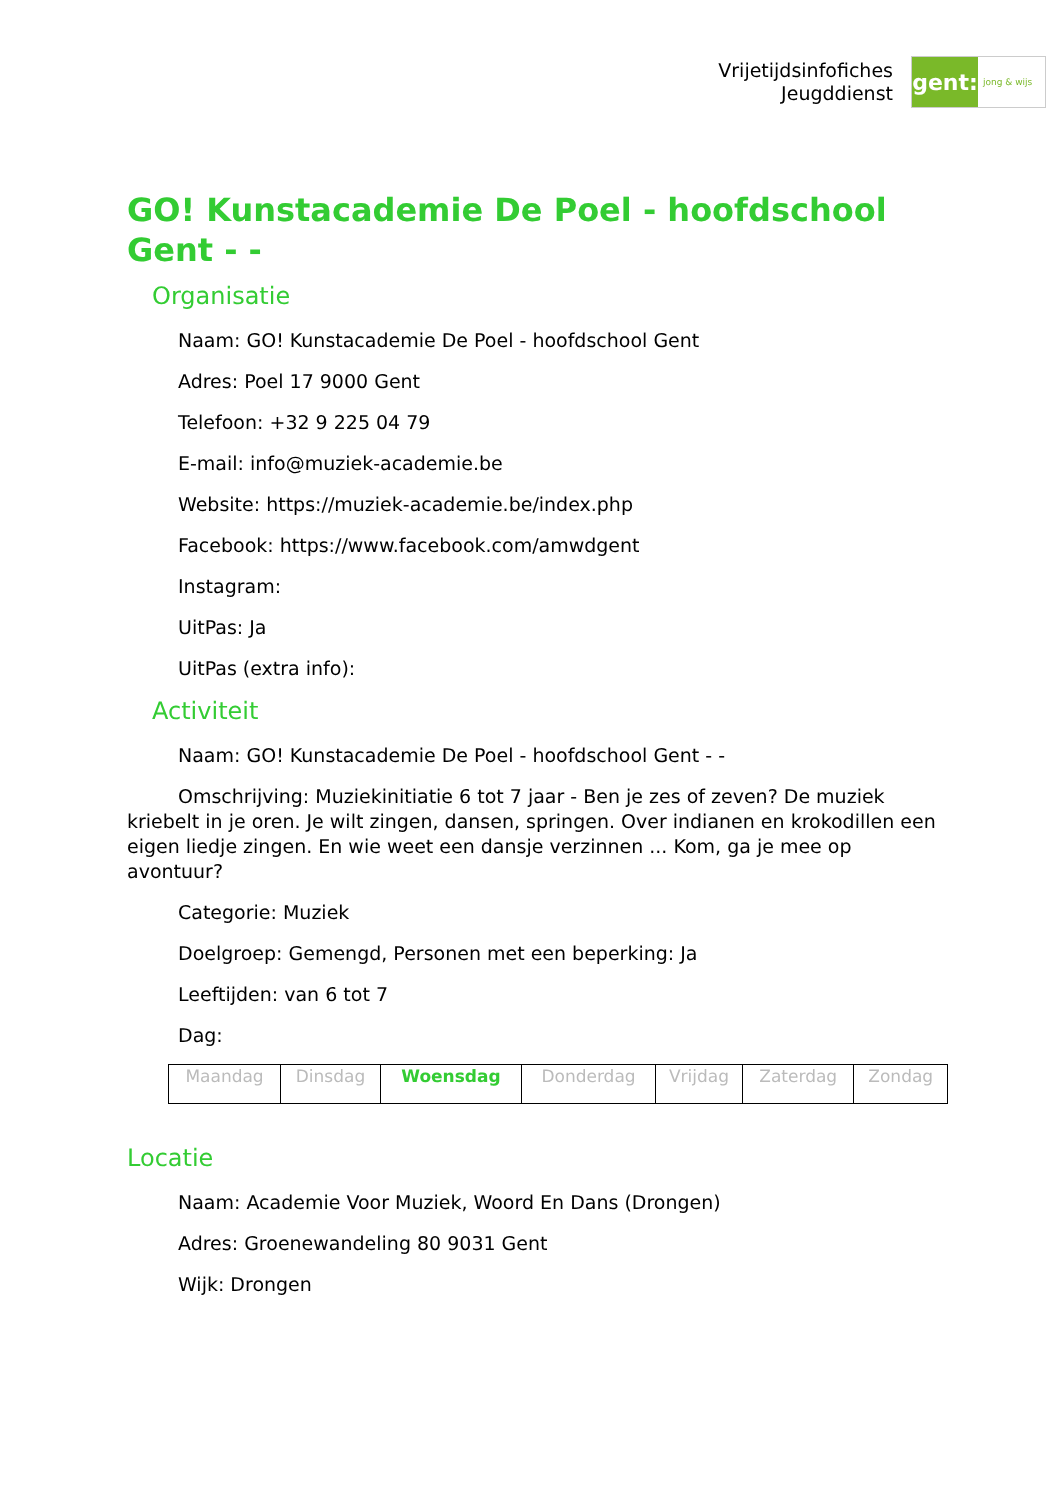Vrijetijdsinfofiches
Jeugddienst
gent:
jong & wijs
GO! Kunstacademie De Poel - hoofdschool Gent - -
Organisatie
Naam: GO! Kunstacademie De Poel - hoofdschool Gent
Adres: Poel 17 9000 Gent
Telefoon: +32 9 225 04 79
E-mail: info@muziek-academie.be
Website: https://muziek-academie.be/index.php
Facebook: https://www.facebook.com/amwdgent
Instagram:
UitPas: Ja
UitPas (extra info):
Activiteit
Naam: GO! Kunstacademie De Poel - hoofdschool Gent - -
Omschrijving: Muziekinitiatie 6 tot 7 jaar - Ben je zes of zeven? De muziek kriebelt in je oren. Je wilt zingen, dansen, springen. Over indianen en krokodillen een eigen liedje zingen. En wie weet een dansje verzinnen ... Kom, ga je mee op avontuur?
Categorie: Muziek
Doelgroep: Gemengd, Personen met een beperking: Ja
Leeftijden: van 6 tot 7
Dag:
| Maandag | Dinsdag | Woensdag | Donderdag | Vrijdag | Zaterdag | Zondag |
Locatie
Naam: Academie Voor Muziek, Woord En Dans (Drongen)
Adres: Groenewandeling 80 9031 Gent
Wijk: Drongen